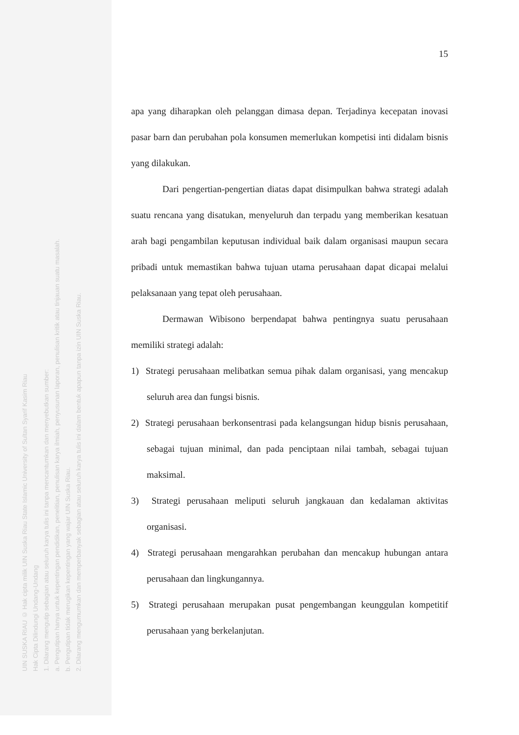UIN SUSKA RIAU © Hak cipta milik UIN Suska Riau State Islamic University of Sultan Syarif Kasim Riau
Hak Cipta Dilindungi Undang-Undang
1. Dilarang mengutip sebagian atau seluruh karya tulis ini tanpa mencantumkan dan menyebutkan sumber:
a. Pengutipan hanya untuk kepentingan pendidikan, penelitian, penulisan karya ilmiah, penyusunan laporan, penulisan kritik atau tinjauan suatu masalah.
b. Pengutipan tidak merugikan kepentingan yang wajar UIN Suska Riau.
2. Dilarang mengumumkan dan memperbanyak sebagian atau seluruh karya tulis ini dalam bentuk apapun tanpa izin UIN Suska Riau.
15
apa yang diharapkan oleh pelanggan dimasa depan. Terjadinya kecepatan inovasi pasar barn dan perubahan pola konsumen memerlukan kompetisi inti didalam bisnis yang dilakukan.
Dari pengertian-pengertian diatas dapat disimpulkan bahwa strategi adalah suatu rencana yang disatukan, menyeluruh dan terpadu yang memberikan kesatuan arah bagi pengambilan keputusan individual baik dalam organisasi maupun secara pribadi untuk memastikan bahwa tujuan utama perusahaan dapat dicapai melalui pelaksanaan yang tepat oleh perusahaan.
Dermawan Wibisono berpendapat bahwa pentingnya suatu perusahaan memiliki strategi adalah:
1) Strategi perusahaan melibatkan semua pihak dalam organisasi, yang mencakup seluruh area dan fungsi bisnis.
2) Strategi perusahaan berkonsentrasi pada kelangsungan hidup bisnis perusahaan, sebagai tujuan minimal, dan pada penciptaan nilai tambah, sebagai tujuan maksimal.
3) Strategi perusahaan meliputi seluruh jangkauan dan kedalaman aktivitas organisasi.
4) Strategi perusahaan mengarahkan perubahan dan mencakup hubungan antara perusahaan dan lingkungannya.
5) Strategi perusahaan merupakan pusat pengembangan keunggulan kompetitif perusahaan yang berkelanjutan.